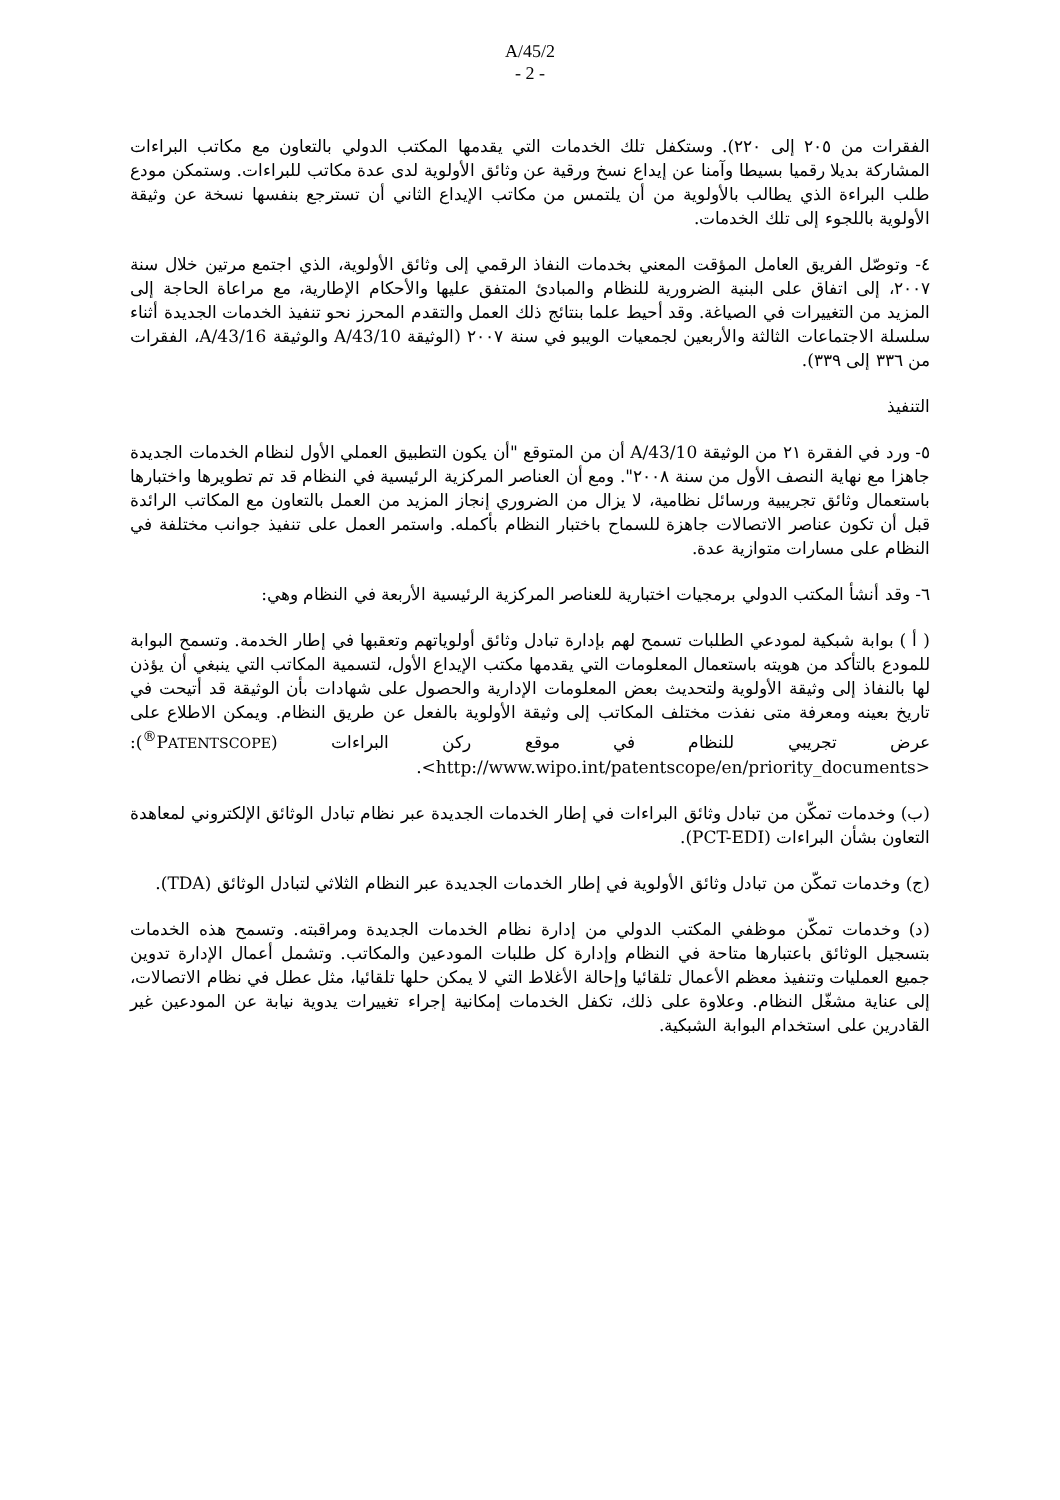A/45/2
- 2 -
الفقرات من ٢٠٥ إلى ٢٢٠). وستكفل تلك الخدمات التي يقدمها المكتب الدولي بالتعاون مع مكاتب البراءات المشاركة بديلا رقميا بسيطا وآمنا عن إيداع نسخ ورقية عن وثائق الأولوية لدى عدة مكاتب للبراءات. وستمكن مودع طلب البراءة الذي يطالب بالأولوية من أن يلتمس من مكاتب الإيداع الثاني أن تسترجع بنفسها نسخة عن وثيقة الأولوية باللجوء إلى تلك الخدمات.
٤- وتوصّل الفريق العامل المؤقت المعني بخدمات النفاذ الرقمي إلى وثائق الأولوية، الذي اجتمع مرتين خلال سنة ٢٠٠٧، إلى اتفاق على البنية الضرورية للنظام والمبادئ المتفق عليها والأحكام الإطارية، مع مراعاة الحاجة إلى المزيد من التغييرات في الصياغة. وقد أحيط علما بنتائج ذلك العمل والتقدم المحرز نحو تنفيذ الخدمات الجديدة أثناء سلسلة الاجتماعات الثالثة والأربعين لجمعيات الويبو في سنة ٢٠٠٧ (الوثيقة A/43/10 والوثيقة A/43/16، الفقرات من ٣٣٦ إلى ٣٣٩).
التنفيذ
٥- ورد في الفقرة ٢١ من الوثيقة A/43/10 أن من المتوقع "أن يكون التطبيق العملي الأول لنظام الخدمات الجديدة جاهزا مع نهاية النصف الأول من سنة ٢٠٠٨". ومع أن العناصر المركزية الرئيسية في النظام قد تم تطويرها واختبارها باستعمال وثائق تجريبية ورسائل نظامية، لا يزال من الضروري إنجاز المزيد من العمل بالتعاون مع المكاتب الرائدة قبل أن تكون عناصر الاتصالات جاهزة للسماح باختبار النظام بأكمله. واستمر العمل على تنفيذ جوانب مختلفة في النظام على مسارات متوازية عدة.
٦- وقد أنشأ المكتب الدولي برمجيات اختبارية للعناصر المركزية الرئيسية الأربعة في النظام وهي:
( أ ) بوابة شبكية لمودعي الطلبات تسمح لهم بإدارة تبادل وثائق أولوياتهم وتعقبها في إطار الخدمة. وتسمح البوابة للمودع بالتأكد من هويته باستعمال المعلومات التي يقدمها مكتب الإيداع الأول، لتسمية المكاتب التي ينبغي أن يؤذن لها بالنفاذ إلى وثيقة الأولوية ولتحديث بعض المعلومات الإدارية والحصول على شهادات بأن الوثيقة قد أتيحت في تاريخ بعينه ومعرفة متى نفذت مختلف المكاتب إلى وثيقة الأولوية بالفعل عن طريق النظام. ويمكن الاطلاع على عرض تجريبي للنظام في موقع ركن البراءات (PATENTSCOPE<sup>®</sup>): <http://www.wipo.int/patentscope/en/priority_documents>.
(ب) وخدمات تمكّن من تبادل وثائق البراءات في إطار الخدمات الجديدة عبر نظام تبادل الوثائق الإلكتروني لمعاهدة التعاون بشأن البراءات (PCT-EDI).
(ج) وخدمات تمكّن من تبادل وثائق الأولوية في إطار الخدمات الجديدة عبر النظام الثلاثي لتبادل الوثائق (TDA).
(د) وخدمات تمكّن موظفي المكتب الدولي من إدارة نظام الخدمات الجديدة ومراقبته. وتسمح هذه الخدمات بتسجيل الوثائق باعتبارها متاحة في النظام وإدارة كل طلبات المودعين والمكاتب. وتشمل أعمال الإدارة تدوين جميع العمليات وتنفيذ معظم الأعمال تلقائيا وإحالة الأغلاط التي لا يمكن حلها تلقائيا، مثل عطل في نظام الاتصالات، إلى عناية مشغّل النظام. وعلاوة على ذلك، تكفل الخدمات إمكانية إجراء تغييرات يدوية نيابة عن المودعين غير القادرين على استخدام البوابة الشبكية.